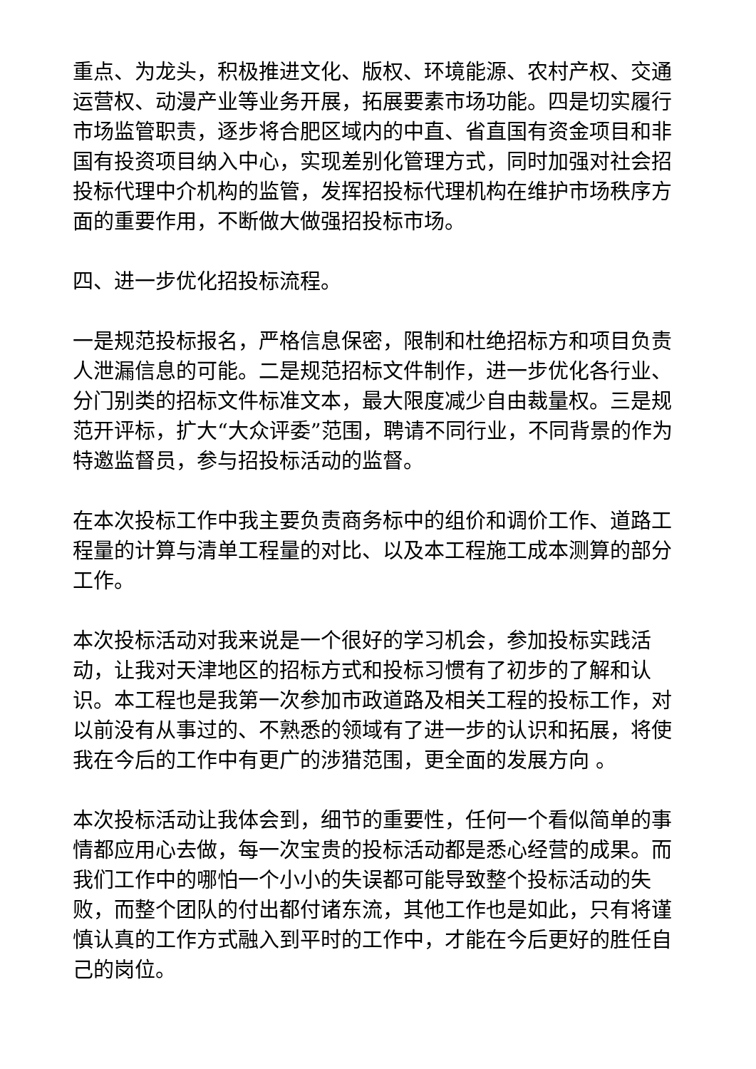重点、为龙头，积极推进文化、版权、环境能源、农村产权、交通运营权、动漫产业等业务开展，拓展要素市场功能。四是切实履行市场监管职责，逐步将合肥区域内的中直、省直国有资金项目和非国有投资项目纳入中心，实现差别化管理方式，同时加强对社会招投标代理中介机构的监管，发挥招投标代理机构在维护市场秩序方面的重要作用，不断做大做强招投标市场。
四、进一步优化招投标流程。
一是规范投标报名，严格信息保密，限制和杜绝招标方和项目负责人泄漏信息的可能。二是规范招标文件制作，进一步优化各行业、分门别类的招标文件标准文本，最大限度减少自由裁量权。三是规范开评标，扩大“大众评委”范围，聘请不同行业，不同背景的作为特邀监督员，参与招投标活动的监督。
在本次投标工作中我主要负责商务标中的组价和调价工作、道路工程量的计算与清单工程量的对比、以及本工程施工成本测算的部分工作。
本次投标活动对我来说是一个很好的学习机会，参加投标实践活动，让我对天津地区的招标方式和投标习惯有了初步的了解和认识。本工程也是我第一次参加市政道路及相关工程的投标工作，对以前没有从事过的、不熟悉的领域有了进一步的认识和拓展，将使我在今后的工作中有更广的涉猎范围，更全面的发展方向 。
本次投标活动让我体会到，细节的重要性，任何一个看似简单的事情都应用心去做，每一次宝贵的投标活动都是悉心经营的成果。而我们工作中的哪怕一个小小的失误都可能导致整个投标活动的失败，而整个团队的付出都付诸东流，其他工作也是如此，只有将谨慎认真的工作方式融入到平时的工作中，才能在今后更好的胜任自己的岗位。